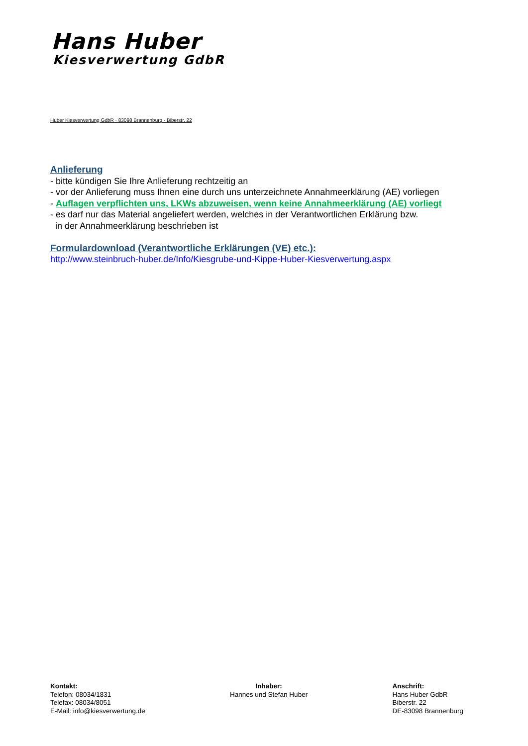Hans Huber
Kiesverwertung GdbR
Huber Kiesverwertung GdbR · 83098 Brannenburg · Biberstr. 22
Anlieferung
- bitte kündigen Sie Ihre Anlieferung rechtzeitig an
- vor der Anlieferung muss Ihnen eine durch uns unterzeichnete Annahmeerklärung (AE) vorliegen
- Auflagen verpflichten uns, LKWs abzuweisen, wenn keine Annahmeerklärung (AE) vorliegt
- es darf nur das Material angeliefert werden, welches in der Verantwortlichen Erklärung bzw.
in der Annahmeerklärung beschrieben ist
Formulardownload (Verantwortliche Erklärungen (VE) etc.):
http://www.steinbruch-huber.de/Info/Kiesgrube-und-Kippe-Huber-Kiesverwertung.aspx
Kontakt:
Telefon: 08034/1831
Telefax: 08034/8051
E-Mail: info@kiesverwertung.de
Inhaber:
Hannes und Stefan Huber
Anschrift:
Hans Huber GdbR
Biberstr. 22
DE-83098 Brannenburg